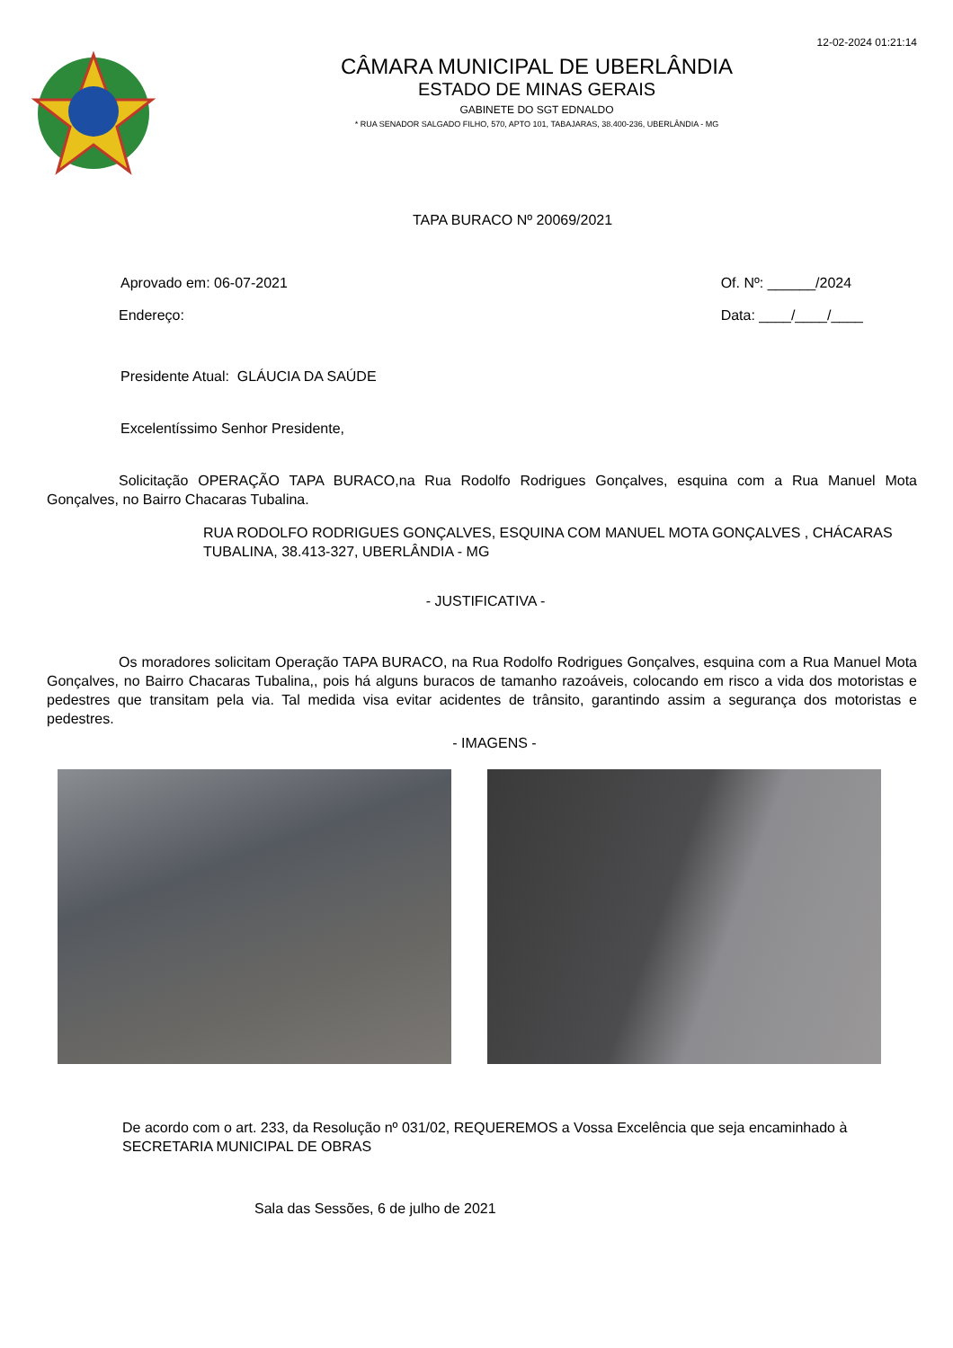12-02-2024 01:21:14
CÂMARA MUNICIPAL DE UBERLÂNDIA
ESTADO DE MINAS GERAIS
GABINETE DO SGT EDNALDO
* RUA SENADOR SALGADO FILHO, 570, APTO 101, TABAJARAS, 38.400-236, UBERLÂNDIA - MG
TAPA BURACO Nº 20069/2021
Aprovado em: 06-07-2021 Of. Nº: ______/2024
Data: ____/____/____
Endereço:
Presidente Atual: GLÁUCIA DA SAÚDE
Excelentíssimo Senhor Presidente,
Solicitação OPERAÇÃO TAPA BURACO,na Rua Rodolfo Rodrigues Gonçalves, esquina com a Rua Manuel Mota Gonçalves, no Bairro Chacaras Tubalina.
RUA RODOLFO RODRIGUES GONÇALVES, ESQUINA COM MANUEL MOTA GONÇALVES , CHÁCARAS TUBALINA, 38.413-327, UBERLÂNDIA - MG
- JUSTIFICATIVA -
Os moradores solicitam Operação TAPA BURACO, na Rua Rodolfo Rodrigues Gonçalves, esquina com a Rua Manuel Mota Gonçalves, no Bairro Chacaras Tubalina,, pois há alguns buracos de tamanho razoáveis, colocando em risco a vida dos motoristas e pedestres que transitam pela via. Tal medida visa evitar acidentes de trânsito, garantindo assim a segurança dos motoristas e pedestres.
- IMAGENS -
De acordo com o art. 233, da Resolução nº 031/02, REQUEREMOS a Vossa Excelência que seja encaminhado à SECRETARIA MUNICIPAL DE OBRAS
Sala das Sessões, 6 de julho de 2021